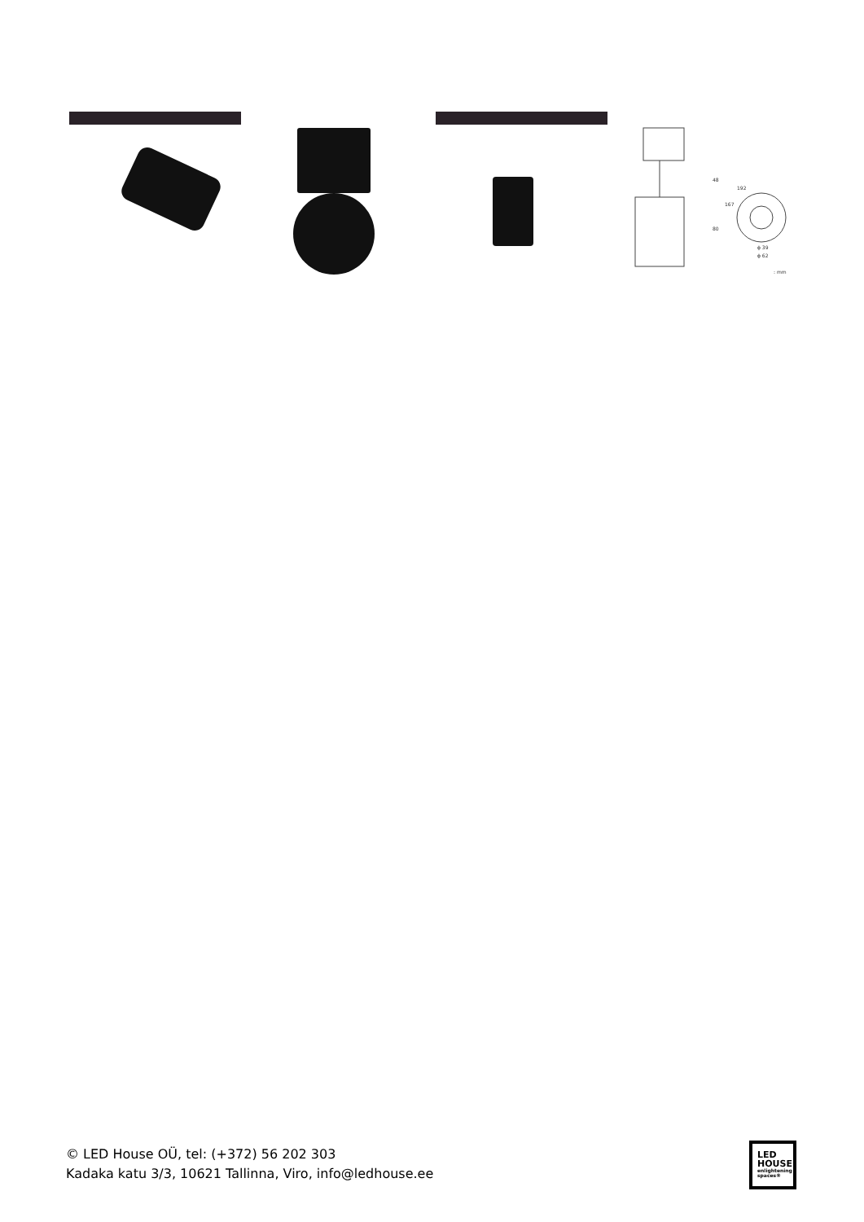48
80
167
192
ϕ 39
ϕ 62
: mm
© LED House OÜ, tel: (+372) 56 202 303
Kadaka katu 3/3, 10621 Tallinna, Viro, info@ledhouse.ee
LED
HOUSE
enlightening spaces®